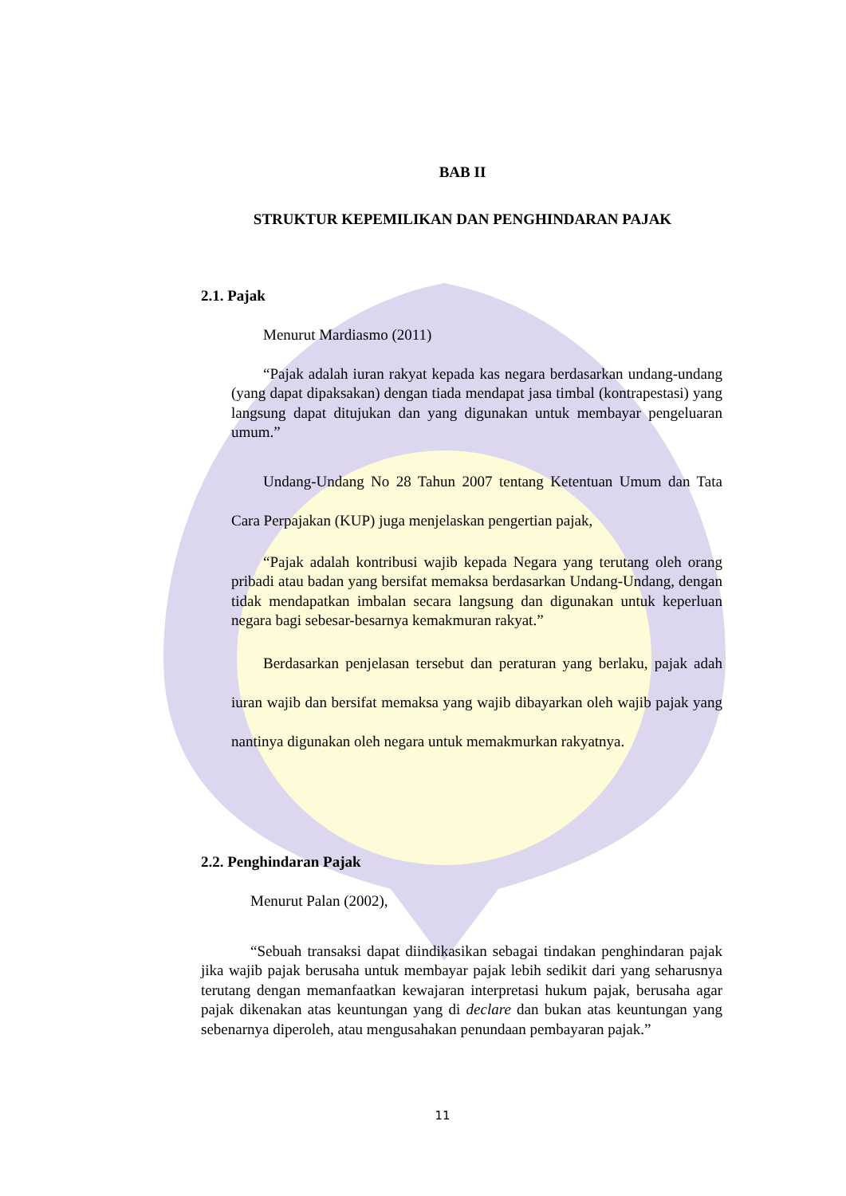BAB II
STRUKTUR KEPEMILIKAN DAN PENGHINDARAN PAJAK
2.1. Pajak
Menurut Mardiasmo (2011)
“Pajak adalah iuran rakyat kepada kas negara berdasarkan undang-undang (yang dapat dipaksakan) dengan tiada mendapat jasa timbal (kontrapestasi) yang langsung dapat ditujukan dan yang digunakan untuk membayar pengeluaran umum.”
Undang-Undang No 28 Tahun 2007 tentang Ketentuan Umum dan Tata Cara Perpajakan (KUP) juga menjelaskan pengertian pajak,
“Pajak adalah kontribusi wajib kepada Negara yang terutang oleh orang pribadi atau badan yang bersifat memaksa berdasarkan Undang-Undang, dengan tidak mendapatkan imbalan secara langsung dan digunakan untuk keperluan negara bagi sebesar-besarnya kemakmuran rakyat.”
Berdasarkan penjelasan tersebut dan peraturan yang berlaku, pajak adah iuran wajib dan bersifat memaksa yang wajib dibayarkan oleh wajib pajak yang nantinya digunakan oleh negara untuk memakmurkan rakyatnya.
2.2. Penghindaran Pajak
Menurut Palan (2002),
“Sebuah transaksi dapat diindikasikan sebagai tindakan penghindaran pajak jika wajib pajak berusaha untuk membayar pajak lebih sedikit dari yang seharusnya terutang dengan memanfaatkan kewajaran interpretasi hukum pajak, berusaha agar pajak dikenakan atas keuntungan yang di declare dan bukan atas keuntungan yang sebenarnya diperoleh, atau mengusahakan penundaan pembayaran pajak.”
11